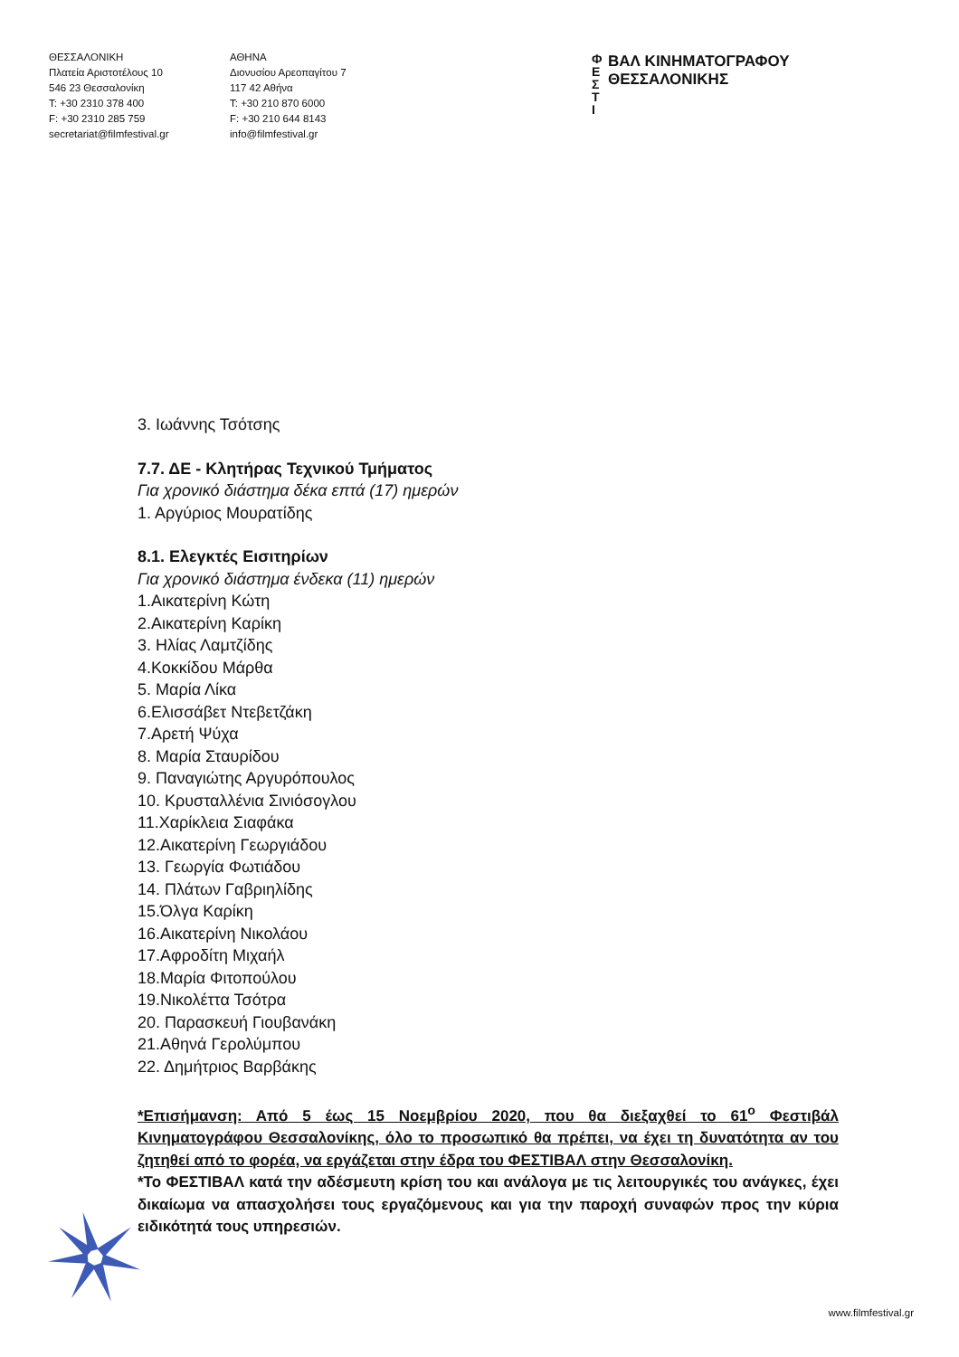ΘΕΣΣΑΛΟΝΙΚΗ
Πλατεία Αριστοτέλους 10
546 23 Θεσσαλονίκη
T: +30 2310 378 400
F: +30 2310 285 759
secretariat@filmfestival.gr
ΑΘΗΝΑ
Διονυσίου Αρεοπαγίτου 7
117 42 Αθήνα
T: +30 210 870 6000
F: +30 210 644 8143
info@filmfestival.gr
Φ
Ε
Σ
Τ
Ι
ΒΑΛ ΚΙΝΗΜΑΤΟΓΡΑΦΟΥ
ΘΕΣΣΑΛΟΝΙΚΗΣ
3. Ιωάννης Τσότσης
7.7. ΔΕ - Κλητήρας Τεχνικού Τμήματος
Για χρονικό διάστημα δέκα επτά (17) ημερών
1. Αργύριος Μουρατίδης
8.1. Ελεγκτές Εισιτηρίων
Για χρονικό διάστημα ένδεκα (11) ημερών
1.Αικατερίνη Κώτη
2.Αικατερίνη Καρίκη
3. Ηλίας Λαμτζίδης
4.Κοκκίδου Μάρθα
5. Μαρία Λίκα
6.Ελισσάβετ Ντεβετζάκη
7.Αρετή Ψύχα
8. Μαρία Σταυρίδου
9. Παναγιώτης Αργυρόπουλος
10. Κρυσταλλένια Σινιόσογλου
11.Χαρίκλεια Σιαφάκα
12.Αικατερίνη Γεωργιάδου
13. Γεωργία Φωτιάδου
14. Πλάτων Γαβριηλίδης
15.Όλγα Καρίκη
16.Αικατερίνη Νικολάου
17.Αφροδίτη Μιχαήλ
18.Μαρία Φιτοπούλου
19.Νικολέττα Τσότρα
20. Παρασκευή Γιουβανάκη
21.Αθηνά Γερολύμπου
22. Δημήτριος Βαρβάκης
*Επισήμανση: Από 5 έως 15 Νοεμβρίου 2020, που θα διεξαχθεί το 61<sup>ο</sup> Φεστιβάλ Κινηματογράφου Θεσσαλονίκης, όλο το προσωπικό θα πρέπει, να έχει τη δυνατότητα αν του ζητηθεί από το φορέα, να εργάζεται στην έδρα του ΦΕΣΤΙΒΑΛ στην Θεσσαλονίκη.
*Το ΦΕΣΤΙΒΑΛ κατά την αδέσμευτη κρίση του και ανάλογα με τις λειτουργικές του ανάγκες, έχει δικαίωμα να απασχολήσει τους εργαζόμενους και για την παροχή συναφών προς την κύρια ειδικότητά τους υπηρεσιών.
www.filmfestival.gr